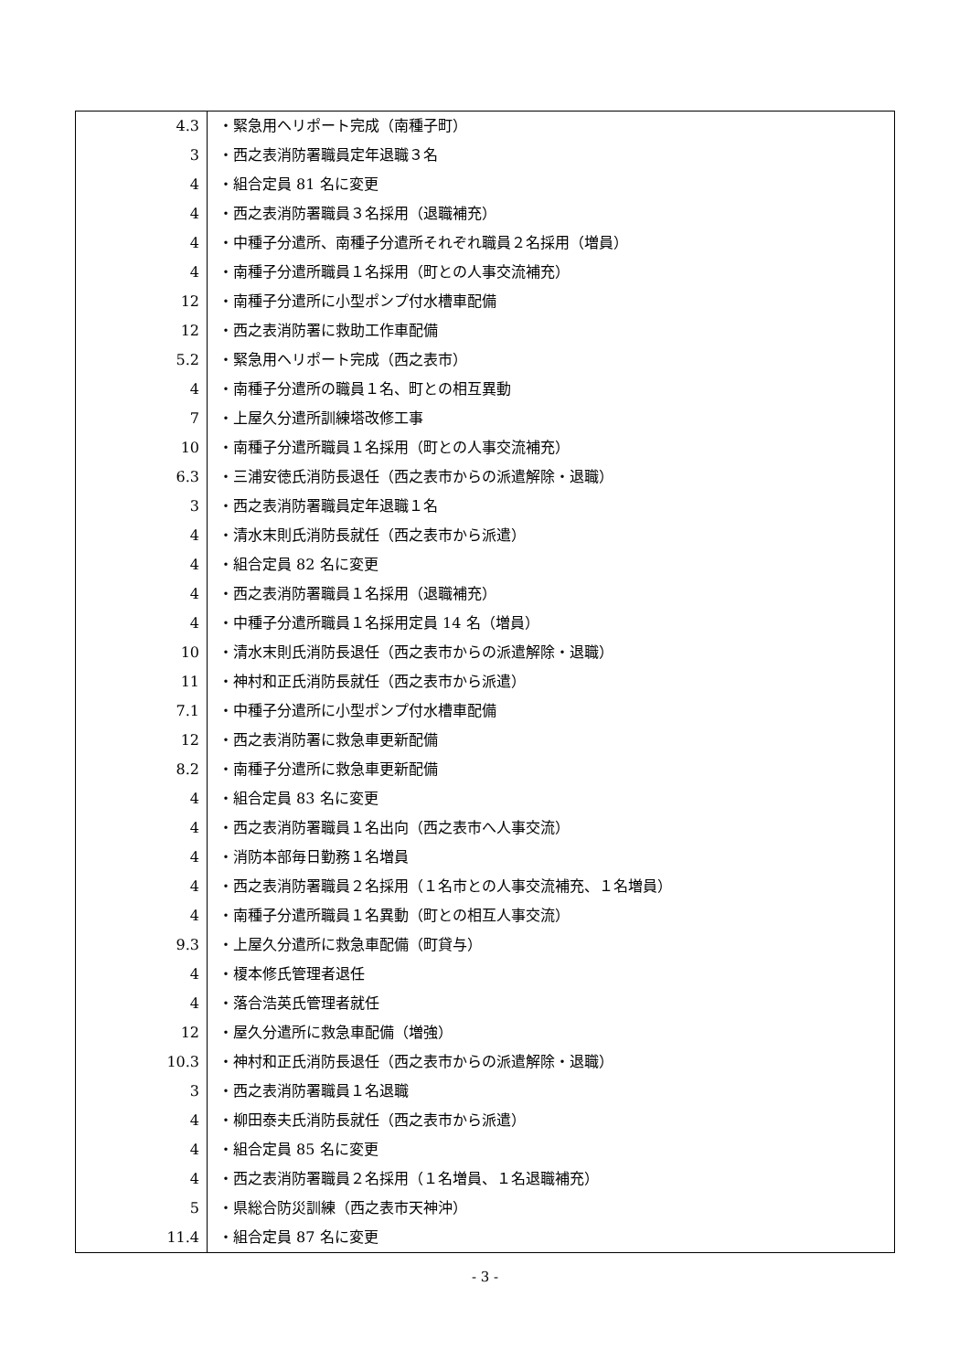| 4.3 | ・緊急用ヘリポート完成（南種子町） |
| 3 | ・西之表消防署職員定年退職３名 |
| 4 | ・組合定員 81 名に変更 |
| 4 | ・西之表消防署職員３名採用（退職補充） |
| 4 | ・中種子分遣所、南種子分遣所それぞれ職員２名採用（増員） |
| 4 | ・南種子分遣所職員１名採用（町との人事交流補充） |
| 12 | ・南種子分遣所に小型ポンプ付水槽車配備 |
| 12 | ・西之表消防署に救助工作車配備 |
| 5.2 | ・緊急用ヘリポート完成（西之表市） |
| 4 | ・南種子分遣所の職員１名、町との相互異動 |
| 7 | ・上屋久分遣所訓練塔改修工事 |
| 10 | ・南種子分遣所職員１名採用（町との人事交流補充） |
| 6.3 | ・三浦安徳氏消防長退任（西之表市からの派遣解除・退職） |
| 3 | ・西之表消防署職員定年退職１名 |
| 4 | ・清水末則氏消防長就任（西之表市から派遣） |
| 4 | ・組合定員 82 名に変更 |
| 4 | ・西之表消防署職員１名採用（退職補充） |
| 4 | ・中種子分遣所職員１名採用定員 14 名（増員） |
| 10 | ・清水末則氏消防長退任（西之表市からの派遣解除・退職） |
| 11 | ・神村和正氏消防長就任（西之表市から派遣） |
| 7.1 | ・中種子分遣所に小型ポンプ付水槽車配備 |
| 12 | ・西之表消防署に救急車更新配備 |
| 8.2 | ・南種子分遣所に救急車更新配備 |
| 4 | ・組合定員 83 名に変更 |
| 4 | ・西之表消防署職員１名出向（西之表市へ人事交流） |
| 4 | ・消防本部毎日勤務１名増員 |
| 4 | ・西之表消防署職員２名採用（１名市との人事交流補充、１名増員） |
| 4 | ・南種子分遣所職員１名異動（町との相互人事交流） |
| 9.3 | ・上屋久分遣所に救急車配備（町貸与） |
| 4 | ・榎本修氏管理者退任 |
| 4 | ・落合浩英氏管理者就任 |
| 12 | ・屋久分遣所に救急車配備（増強） |
| 10.3 | ・神村和正氏消防長退任（西之表市からの派遣解除・退職） |
| 3 | ・西之表消防署職員１名退職 |
| 4 | ・柳田泰夫氏消防長就任（西之表市から派遣） |
| 4 | ・組合定員 85 名に変更 |
| 4 | ・西之表消防署職員２名採用（１名増員、１名退職補充） |
| 5 | ・県総合防災訓練（西之表市天神沖） |
| 11.4 | ・組合定員 87 名に変更 |
- 3 -